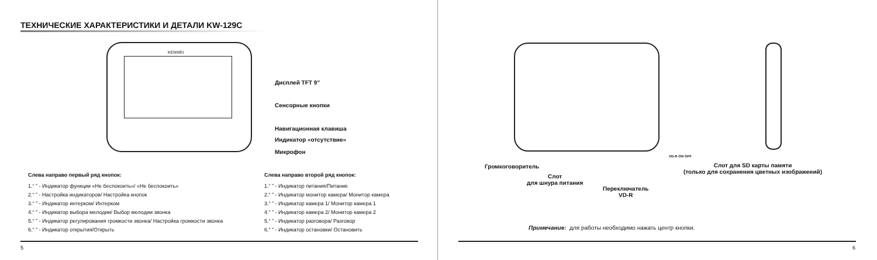ТЕХНИЧЕСКИЕ ХАРАКТЕРИСТИКИ И ДЕТАЛИ KW-129C
KENWEI
Дисплей TFT 9”
Сенсорные кнопки
Навигационная клавиша
Индикатор «отсутствие»
Микрофон
Слева направо первый ряд кнопок:
1.“ ” - Индикатор функции «Не беспокоить»/ «Не беспокоить»
2.“ ” - Настройка индикаторов/ Настройка кнопок
3.“ ” - Индикатор интерком/ Интерком
4.“ ” - Индикатор выбора мелодии/ Выбор мелодии звонка
5.“ ” - Индикатор регулирования громкости звонка/ Настройка громкости звонка
6.“ ” - Индикатор открытия/Открыть
Слева направо второй ряд кнопок:
1.“ ” - Индикатор питания/Питание
2.“ ” - Индикатор монитор камера/ Монитор камера
3.“ ” - Индикатор камера 1/ Монитор камера 1
4.“ ” - Индикатор камера 2/ Монитор камера 2
5.“ ” - Индикатор разговора/ Разговор
6.“ ” - Индикатор остановки/ Остановить
5
Громкоговоритель
Слот
для шнура питания
Переключатель
VD-R
VD-R ON OFF
Слот для SD карты памяти
(только для сохранения цветных изображений)
Примечание: для работы необходимо нажать центр кнопки.
6